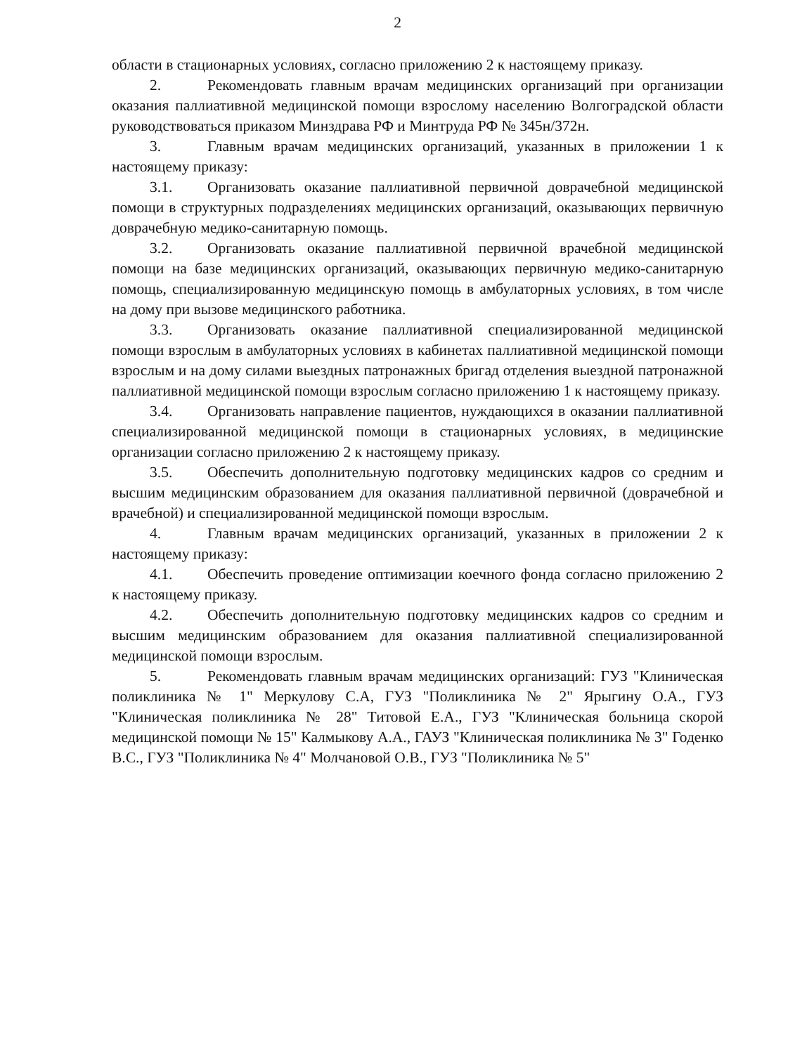2
области в стационарных условиях, согласно приложению 2 к настоящему приказу.
2. Рекомендовать главным врачам медицинских организаций при организации оказания паллиативной медицинской помощи взрослому населению Волгоградской области руководствоваться приказом Минздрава РФ и Минтруда РФ № 345н/372н.
3. Главным врачам медицинских организаций, указанных в приложении 1 к настоящему приказу:
3.1. Организовать оказание паллиативной первичной доврачебной медицинской помощи в структурных подразделениях медицинских организаций, оказывающих первичную доврачебную медико-санитарную помощь.
3.2. Организовать оказание паллиативной первичной врачебной медицинской помощи на базе медицинских организаций, оказывающих первичную медико-санитарную помощь, специализированную медицинскую помощь в амбулаторных условиях, в том числе на дому при вызове медицинского работника.
3.3. Организовать оказание паллиативной специализированной медицинской помощи взрослым в амбулаторных условиях в кабинетах паллиативной медицинской помощи взрослым и на дому силами выездных патронажных бригад отделения выездной патронажной паллиативной медицинской помощи взрослым согласно приложению 1 к настоящему приказу.
3.4. Организовать направление пациентов, нуждающихся в оказании паллиативной специализированной медицинской помощи в стационарных условиях, в медицинские организации согласно приложению 2 к настоящему приказу.
3.5. Обеспечить дополнительную подготовку медицинских кадров со средним и высшим медицинским образованием для оказания паллиативной первичной (доврачебной и врачебной) и специализированной медицинской помощи взрослым.
4. Главным врачам медицинских организаций, указанных в приложении 2 к настоящему приказу:
4.1. Обеспечить проведение оптимизации коечного фонда согласно приложению 2 к настоящему приказу.
4.2. Обеспечить дополнительную подготовку медицинских кадров со средним и высшим медицинским образованием для оказания паллиативной специализированной медицинской помощи взрослым.
5. Рекомендовать главным врачам медицинских организаций: ГУЗ "Клиническая поликлиника № 1" Меркулову С.А, ГУЗ "Поликлиника № 2" Ярыгину О.А., ГУЗ "Клиническая поликлиника № 28" Титовой Е.А., ГУЗ "Клиническая больница скорой медицинской помощи № 15" Калмыкову А.А., ГАУЗ "Клиническая поликлиника № 3" Годенко В.С., ГУЗ "Поликлиника № 4" Молчановой О.В., ГУЗ "Поликлиника № 5"